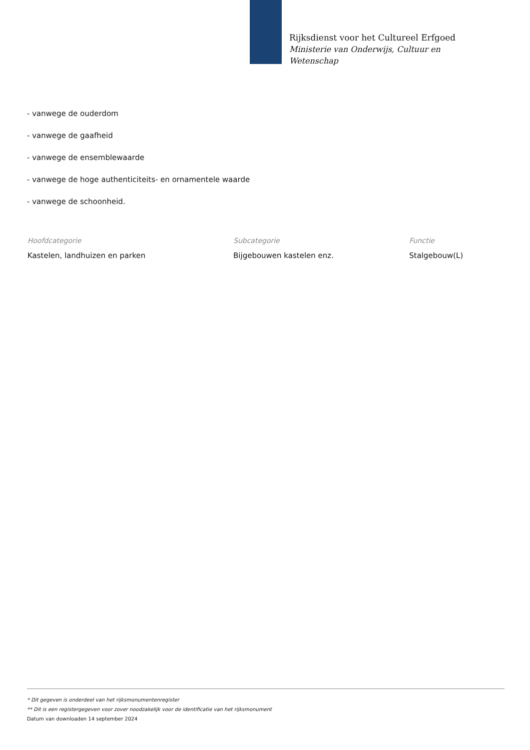Rijksdienst voor het Cultureel Erfgoed
Ministerie van Onderwijs, Cultuur en
Wetenschap
- vanwege de ouderdom
- vanwege de gaafheid
- vanwege de ensemblewaarde
- vanwege de hoge authenticiteits- en ornamentele waarde
- vanwege de schoonheid.
Hoofdcategorie
Kastelen, landhuizen en parken
Subcategorie
Bijgebouwen kastelen enz.
Functie
Stalgebouw(L)
* Dit gegeven is onderdeel van het rijksmonumentenregister
** Dit is een registergegeven voor zover noodzakelijk voor de identificatie van het rijksmonument
Datum van downloaden 14 september 2024